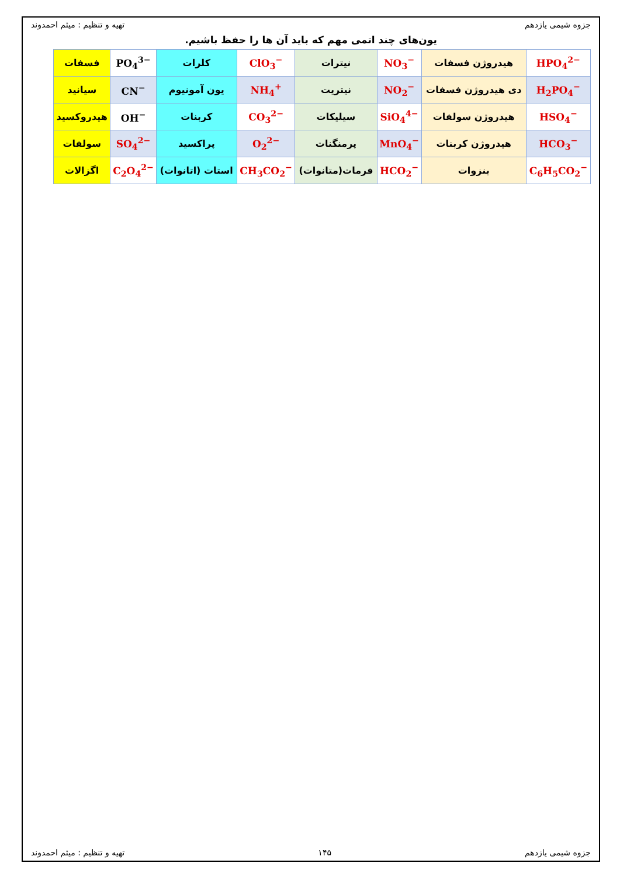جزوه شیمی یازدهم تهیه و تنظیم : میثم احمدوند
یون‌های چند اتمی مهم که باید آن ها را حفظ باشیم.
| HPO<sub>4</sub><sup>2−</sup> | هیدروژن فسفات | NO<sub>3</sub><sup>−</sup> | نیترات | ClO<sub>3</sub><sup>−</sup> | کلرات | PO<sub>4</sub><sup>3−</sup> | فسفات |
| H<sub>2</sub>PO<sub>4</sub><sup>−</sup> | دی هیدروژن فسفات | NO<sub>2</sub><sup>−</sup> | نیتریت | NH<sub>4</sub><sup>+</sup> | یون آمونیوم | CN<sup>−</sup> | سیانید |
| HSO<sub>4</sub><sup>−</sup> | هیدروژن سولفات | SiO<sub>4</sub><sup>4−</sup> | سیلیکات | CO<sub>3</sub><sup>2−</sup> | کربنات | OH<sup>−</sup> | هیدروکسید |
| HCO<sub>3</sub><sup>−</sup> | هیدروژن کربنات | MnO<sub>4</sub><sup>−</sup> | پرمنگنات | O<sub>2</sub><sup>2−</sup> | پراکسید | SO<sub>4</sub><sup>2−</sup> | سولفات |
| C<sub>6</sub>H<sub>5</sub>CO<sub>2</sub><sup>−</sup> | بنزوات | HCO<sub>2</sub><sup>−</sup> | فرمات(متانوات) | CH<sub>3</sub>CO<sub>2</sub><sup>−</sup> | استات (اتانوات) | C<sub>2</sub>O<sub>4</sub><sup>2−</sup> | اگزالات |
جزوه شیمی یازدهم ۱۴۵ تهیه و تنظیم : میثم احمدوند